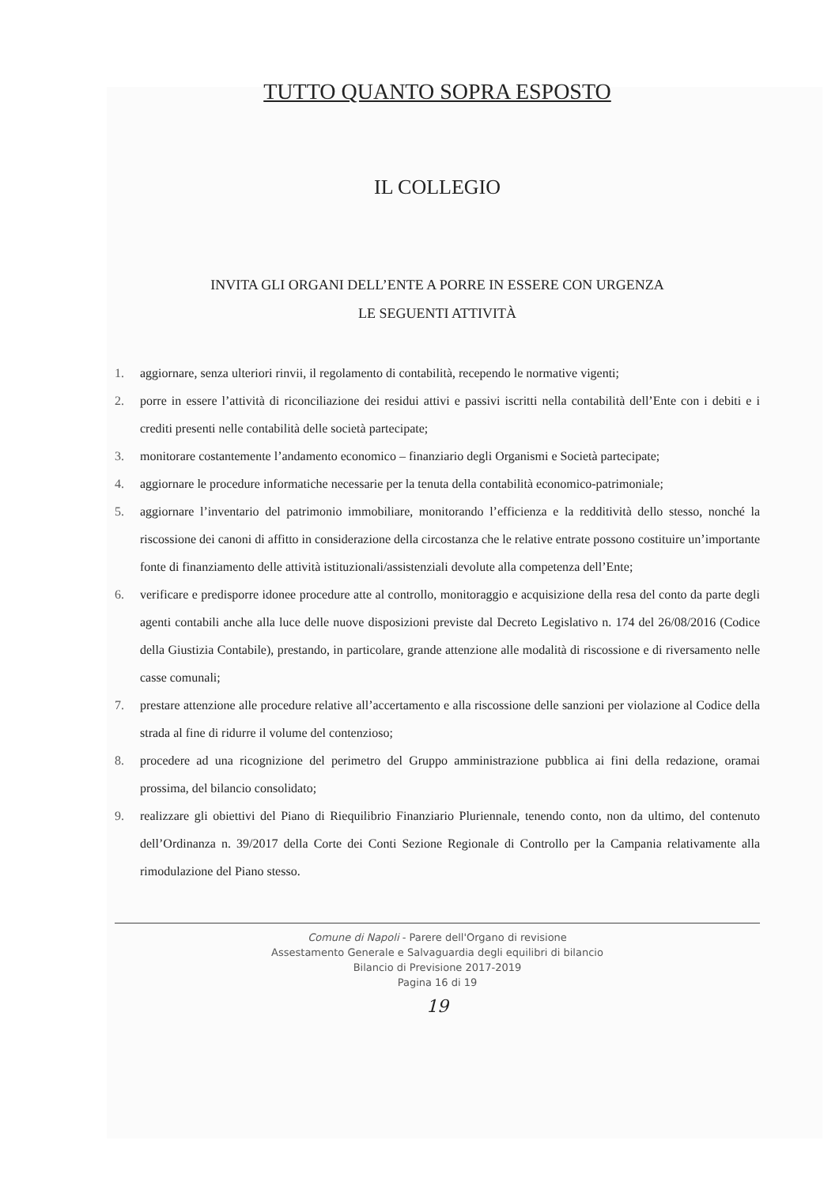TUTTO QUANTO SOPRA ESPOSTO
IL COLLEGIO
INVITA GLI ORGANI DELL’ENTE A PORRE IN ESSERE CON URGENZA
LE SEGUENTI ATTIVITÀ
1. aggiornare, senza ulteriori rinvii, il regolamento di contabilità, recependo le normative vigenti;
2. porre in essere l’attività di riconciliazione dei residui attivi e passivi iscritti nella contabilità dell’Ente con i debiti e i crediti presenti nelle contabilità delle società partecipate;
3. monitorare costantemente l’andamento economico – finanziario degli Organismi e Società partecipate;
4. aggiornare le procedure informatiche necessarie per la tenuta della contabilità economico-patrimoniale;
5. aggiornare l’inventario del patrimonio immobiliare, monitorando l’efficienza e la redditività dello stesso, nonché la riscossione dei canoni di affitto in considerazione della circostanza che le relative entrate possono costituire un’importante fonte di finanziamento delle attività istituzionali/assistenziali devolute alla competenza dell’Ente;
6. verificare e predisporre idonee procedure atte al controllo, monitoraggio e acquisizione della resa del conto da parte degli agenti contabili anche alla luce delle nuove disposizioni previste dal Decreto Legislativo n. 174 del 26/08/2016 (Codice della Giustizia Contabile), prestando, in particolare, grande attenzione alle modalità di riscossione e di riversamento nelle casse comunali;
7. prestare attenzione alle procedure relative all’accertamento e alla riscossione delle sanzioni per violazione al Codice della strada al fine di ridurre il volume del contenzioso;
8. procedere ad una ricognizione del perimetro del Gruppo amministrazione pubblica ai fini della redazione, oramai prossima, del bilancio consolidato;
9. realizzare gli obiettivi del Piano di Riequilibrio Finanziario Pluriennale, tenendo conto, non da ultimo, del contenuto dell’Ordinanza n. 39/2017 della Corte dei Conti Sezione Regionale di Controllo per la Campania relativamente alla rimodulazione del Piano stesso.
Comune di Napoli - Parere dell'Organo di revisione
Assestamento Generale e Salvaguardia degli equilibri di bilancio
Bilancio di Previsione 2017-2019
Pagina 16 di 19
19